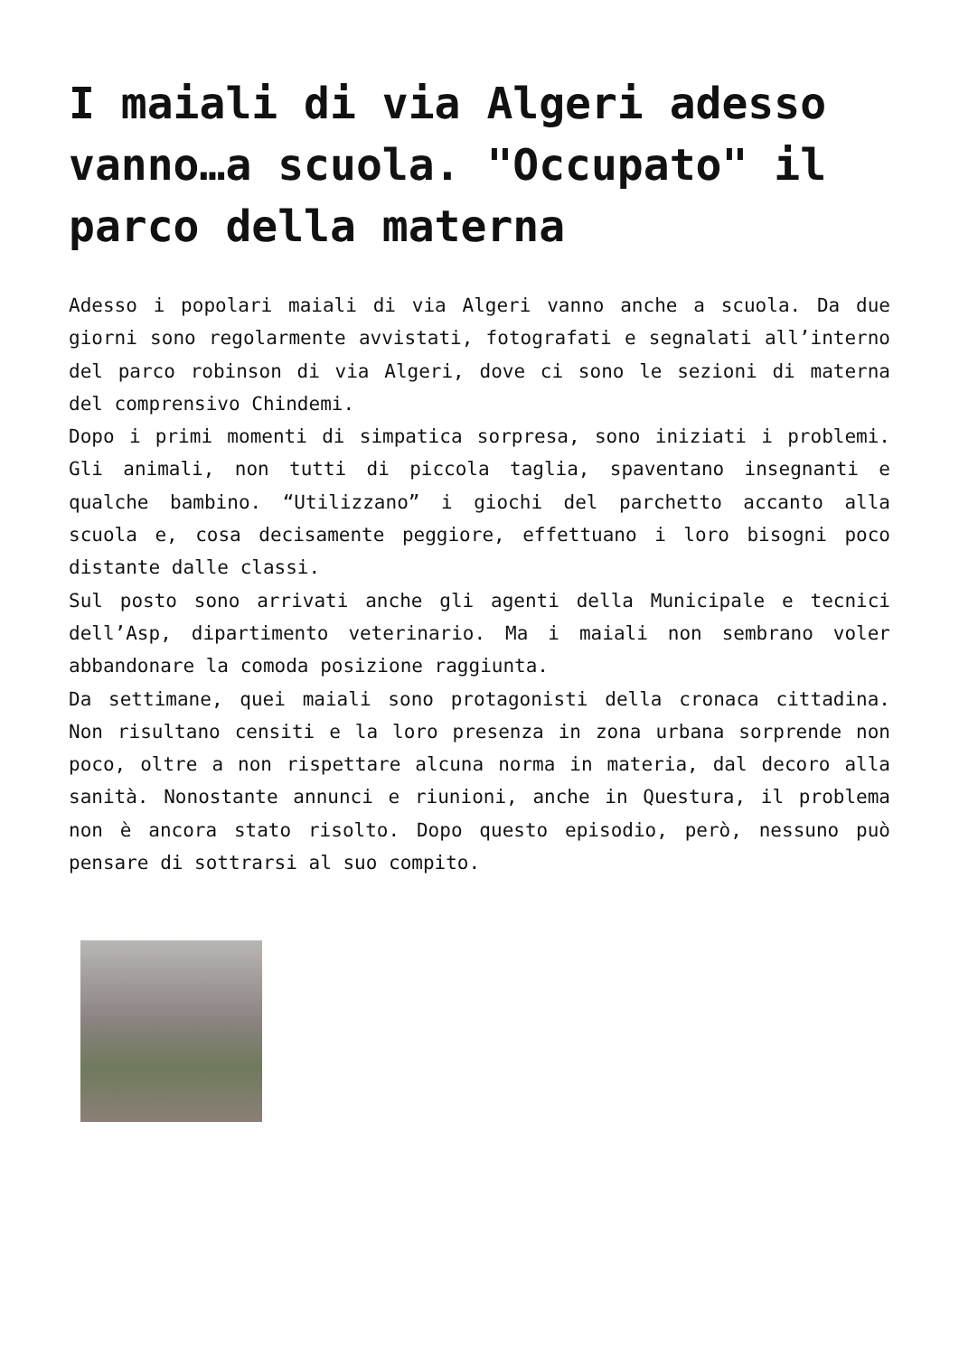I maiali di via Algeri adesso vanno…a scuola. "Occupato" il parco della materna
Adesso i popolari maiali di via Algeri vanno anche a scuola. Da due giorni sono regolarmente avvistati, fotografati e segnalati all’interno del parco robinson di via Algeri, dove ci sono le sezioni di materna del comprensivo Chindemi.
Dopo i primi momenti di simpatica sorpresa, sono iniziati i problemi. Gli animali, non tutti di piccola taglia, spaventano insegnanti e qualche bambino. “Utilizzano” i giochi del parchetto accanto alla scuola e, cosa decisamente peggiore, effettuano i loro bisogni poco distante dalle classi.
Sul posto sono arrivati anche gli agenti della Municipale e tecnici dell’Asp, dipartimento veterinario. Ma i maiali non sembrano voler abbandonare la comoda posizione raggiunta.
Da settimane, quei maiali sono protagonisti della cronaca cittadina. Non risultano censiti e la loro presenza in zona urbana sorprende non poco, oltre a non rispettare alcuna norma in materia, dal decoro alla sanità. Nonostante annunci e riunioni, anche in Questura, il problema non è ancora stato risolto. Dopo questo episodio, però, nessuno può pensare di sottrarsi al suo compito.